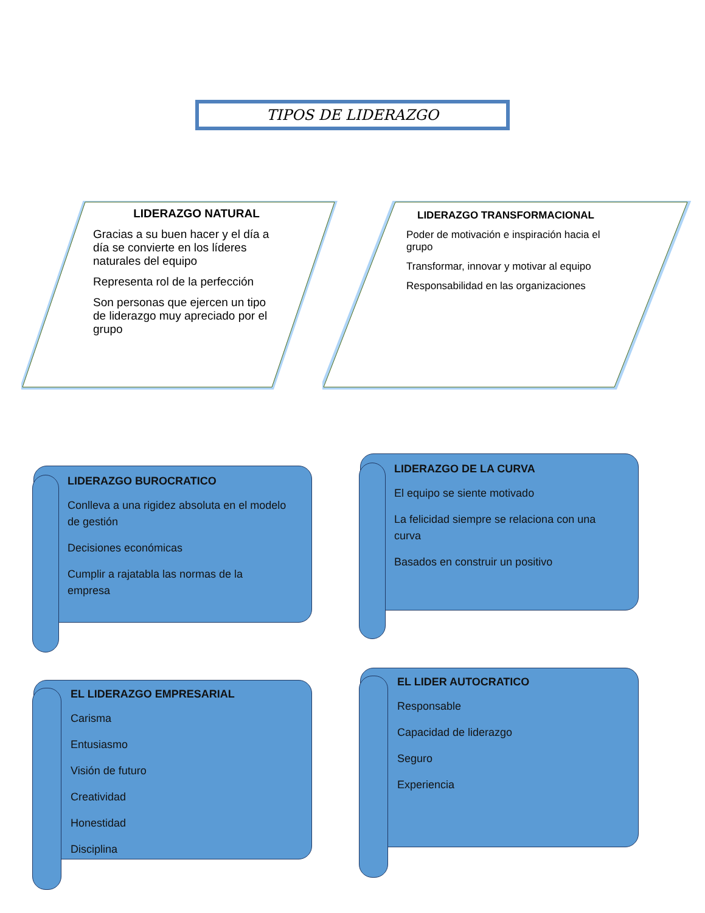TIPOS DE LIDERAZGO
LIDERAZGO NATURAL
Gracias a su buen hacer y el día a día se convierte en los líderes naturales del equipo
Representa rol de la perfección
Son personas que ejercen un tipo de liderazgo muy apreciado por el grupo
LIDERAZGO TRANSFORMACIONAL
Poder de motivación e inspiración hacia el grupo
Transformar, innovar y motivar al equipo
Responsabilidad en las organizaciones
LIDERAZGO BUROCRATICO
Conlleva a una rigidez absoluta en el modelo de gestión
Decisiones económicas
Cumplir a rajatabla las normas de la empresa
LIDERAZGO DE LA CURVA
El equipo se siente motivado
La felicidad siempre se relaciona con una curva
Basados en construir un positivo
EL LIDERAZGO EMPRESARIAL
Carisma
Entusiasmo
Visión de futuro
Creatividad
Honestidad
Disciplina
EL LIDER AUTOCRATICO
Responsable
Capacidad de liderazgo
Seguro
Experiencia